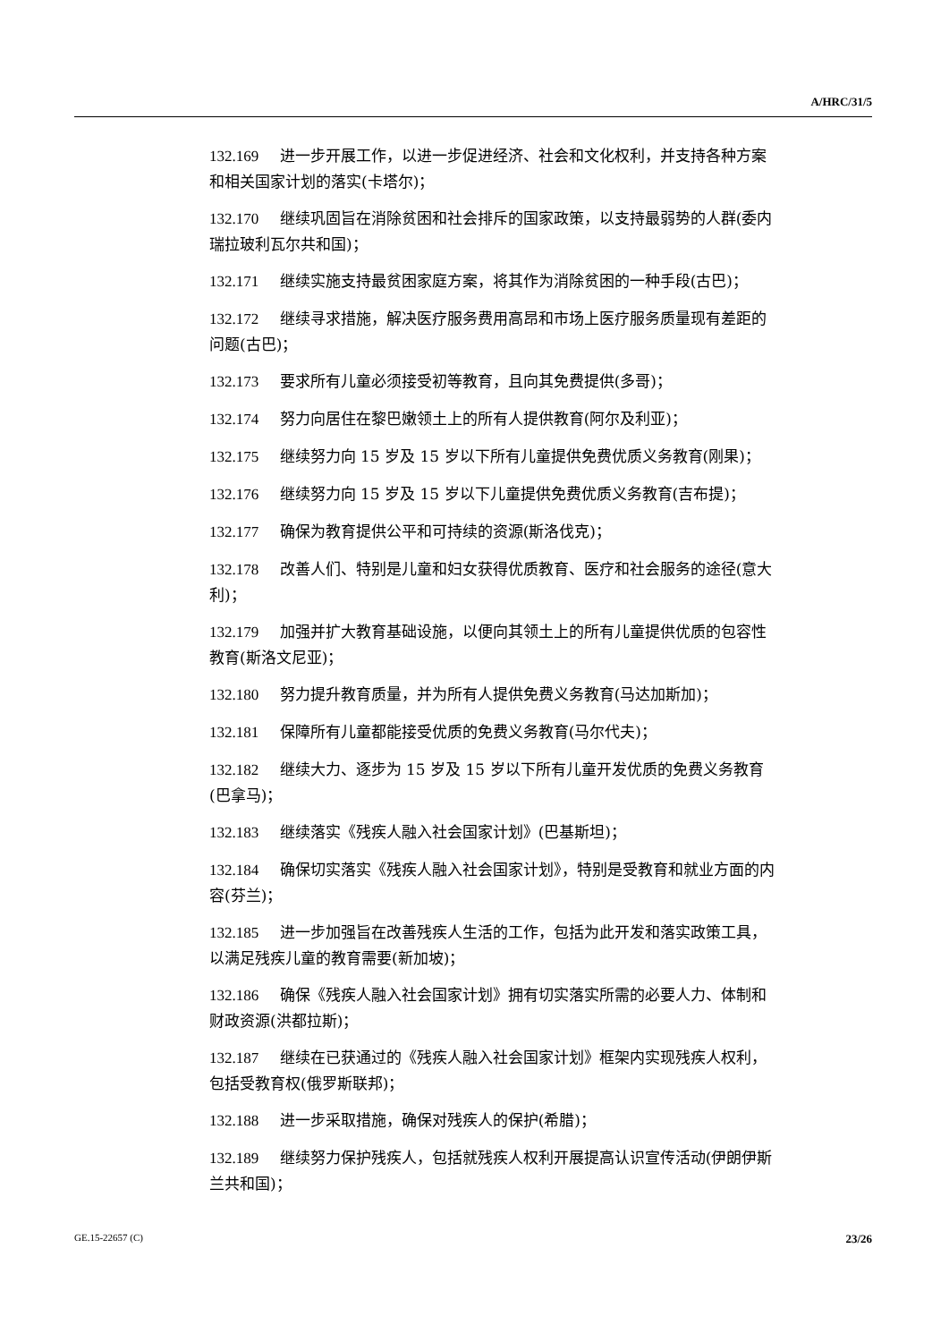A/HRC/31/5
132.169 进一步开展工作，以进一步促进经济、社会和文化权利，并支持各种方案和相关国家计划的落实(卡塔尔)；
132.170 继续巩固旨在消除贫困和社会排斥的国家政策，以支持最弱势的人群(委内瑞拉玻利瓦尔共和国)；
132.171 继续实施支持最贫困家庭方案，将其作为消除贫困的一种手段(古巴)；
132.172 继续寻求措施，解决医疗服务费用高昂和市场上医疗服务质量现有差距的问题(古巴)；
132.173 要求所有儿童必须接受初等教育，且向其免费提供(多哥)；
132.174 努力向居住在黎巴嫩领土上的所有人提供教育(阿尔及利亚)；
132.175 继续努力向 15 岁及 15 岁以下所有儿童提供免费优质义务教育(刚果)；
132.176 继续努力向 15 岁及 15 岁以下儿童提供免费优质义务教育(吉布提)；
132.177 确保为教育提供公平和可持续的资源(斯洛伐克)；
132.178 改善人们、特别是儿童和妇女获得优质教育、医疗和社会服务的途径(意大利)；
132.179 加强并扩大教育基础设施，以便向其领土上的所有儿童提供优质的包容性教育(斯洛文尼亚)；
132.180 努力提升教育质量，并为所有人提供免费义务教育(马达加斯加)；
132.181 保障所有儿童都能接受优质的免费义务教育(马尔代夫)；
132.182 继续大力、逐步为 15 岁及 15 岁以下所有儿童开发优质的免费义务教育(巴拿马)；
132.183 继续落实《残疾人融入社会国家计划》(巴基斯坦)；
132.184 确保切实落实《残疾人融入社会国家计划》，特别是受教育和就业方面的内容(芬兰)；
132.185 进一步加强旨在改善残疾人生活的工作，包括为此开发和落实政策工具，以满足残疾儿童的教育需要(新加坡)；
132.186 确保《残疾人融入社会国家计划》拥有切实落实所需的必要人力、体制和财政资源(洪都拉斯)；
132.187 继续在已获通过的《残疾人融入社会国家计划》框架内实现残疾人权利，包括受教育权(俄罗斯联邦)；
132.188 进一步采取措施，确保对残疾人的保护(希腊)；
132.189 继续努力保护残疾人，包括就残疾人权利开展提高认识宣传活动(伊朗伊斯兰共和国)；
GE.15-22657 (C) 23/26